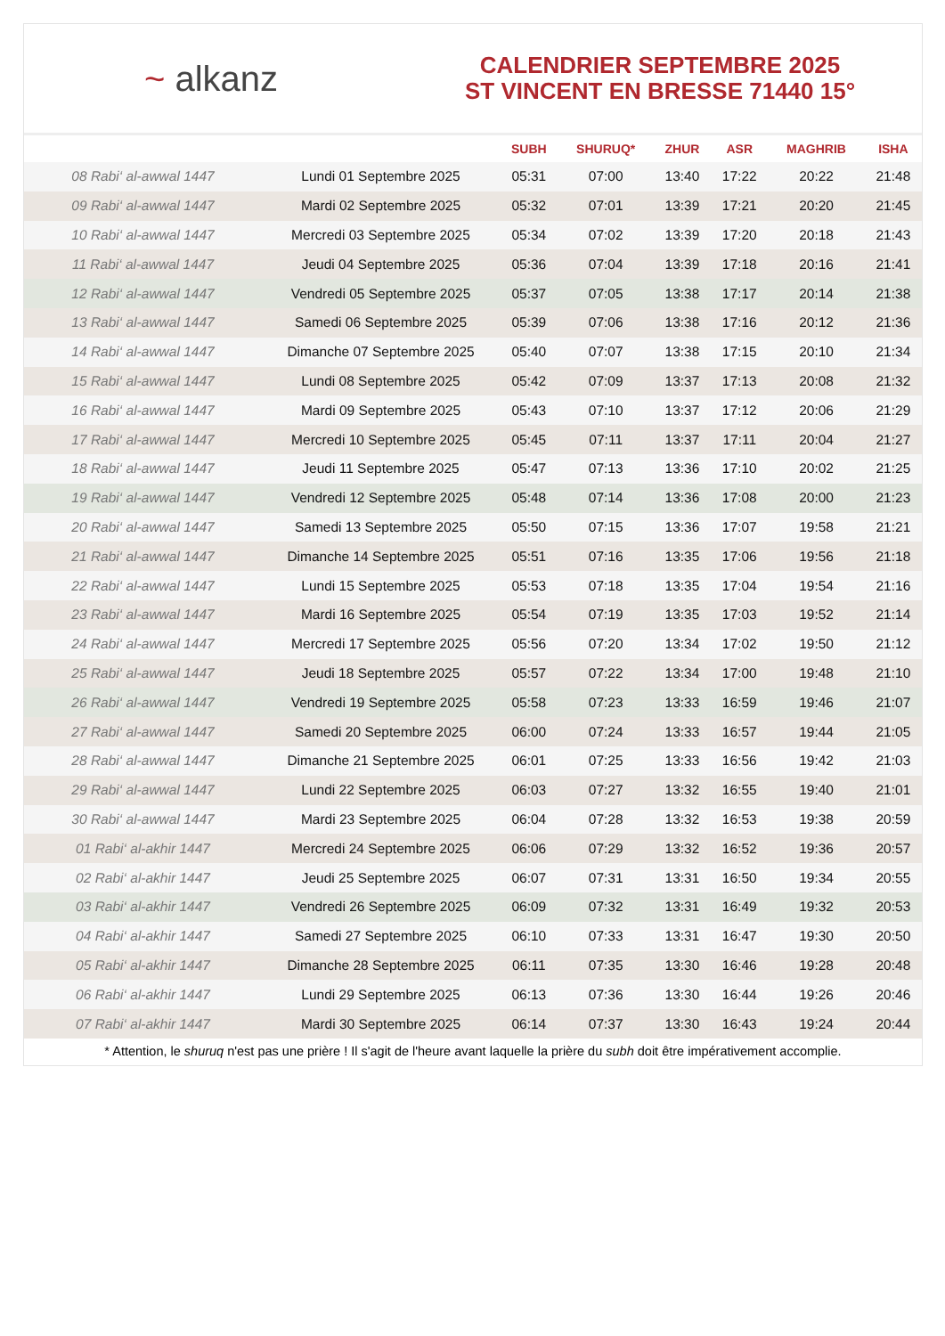~ alkanz
CALENDRIER SEPTEMBRE 2025
ST VINCENT EN BRESSE 71440 15°
| | | SUBH | SHURUQ* | ZHUR | ASR | MAGHRIB | ISHA |
| --- | --- | --- | --- | --- | --- | --- | --- |
| 08 Rabi‘ al-awwal 1447 | Lundi 01 Septembre 2025 | 05:31 | 07:00 | 13:40 | 17:22 | 20:22 | 21:48 |
| 09 Rabi‘ al-awwal 1447 | Mardi 02 Septembre 2025 | 05:32 | 07:01 | 13:39 | 17:21 | 20:20 | 21:45 |
| 10 Rabi‘ al-awwal 1447 | Mercredi 03 Septembre 2025 | 05:34 | 07:02 | 13:39 | 17:20 | 20:18 | 21:43 |
| 11 Rabi‘ al-awwal 1447 | Jeudi 04 Septembre 2025 | 05:36 | 07:04 | 13:39 | 17:18 | 20:16 | 21:41 |
| 12 Rabi‘ al-awwal 1447 | Vendredi 05 Septembre 2025 | 05:37 | 07:05 | 13:38 | 17:17 | 20:14 | 21:38 |
| 13 Rabi‘ al-awwal 1447 | Samedi 06 Septembre 2025 | 05:39 | 07:06 | 13:38 | 17:16 | 20:12 | 21:36 |
| 14 Rabi‘ al-awwal 1447 | Dimanche 07 Septembre 2025 | 05:40 | 07:07 | 13:38 | 17:15 | 20:10 | 21:34 |
| 15 Rabi‘ al-awwal 1447 | Lundi 08 Septembre 2025 | 05:42 | 07:09 | 13:37 | 17:13 | 20:08 | 21:32 |
| 16 Rabi‘ al-awwal 1447 | Mardi 09 Septembre 2025 | 05:43 | 07:10 | 13:37 | 17:12 | 20:06 | 21:29 |
| 17 Rabi‘ al-awwal 1447 | Mercredi 10 Septembre 2025 | 05:45 | 07:11 | 13:37 | 17:11 | 20:04 | 21:27 |
| 18 Rabi‘ al-awwal 1447 | Jeudi 11 Septembre 2025 | 05:47 | 07:13 | 13:36 | 17:10 | 20:02 | 21:25 |
| 19 Rabi‘ al-awwal 1447 | Vendredi 12 Septembre 2025 | 05:48 | 07:14 | 13:36 | 17:08 | 20:00 | 21:23 |
| 20 Rabi‘ al-awwal 1447 | Samedi 13 Septembre 2025 | 05:50 | 07:15 | 13:36 | 17:07 | 19:58 | 21:21 |
| 21 Rabi‘ al-awwal 1447 | Dimanche 14 Septembre 2025 | 05:51 | 07:16 | 13:35 | 17:06 | 19:56 | 21:18 |
| 22 Rabi‘ al-awwal 1447 | Lundi 15 Septembre 2025 | 05:53 | 07:18 | 13:35 | 17:04 | 19:54 | 21:16 |
| 23 Rabi‘ al-awwal 1447 | Mardi 16 Septembre 2025 | 05:54 | 07:19 | 13:35 | 17:03 | 19:52 | 21:14 |
| 24 Rabi‘ al-awwal 1447 | Mercredi 17 Septembre 2025 | 05:56 | 07:20 | 13:34 | 17:02 | 19:50 | 21:12 |
| 25 Rabi‘ al-awwal 1447 | Jeudi 18 Septembre 2025 | 05:57 | 07:22 | 13:34 | 17:00 | 19:48 | 21:10 |
| 26 Rabi‘ al-awwal 1447 | Vendredi 19 Septembre 2025 | 05:58 | 07:23 | 13:33 | 16:59 | 19:46 | 21:07 |
| 27 Rabi‘ al-awwal 1447 | Samedi 20 Septembre 2025 | 06:00 | 07:24 | 13:33 | 16:57 | 19:44 | 21:05 |
| 28 Rabi‘ al-awwal 1447 | Dimanche 21 Septembre 2025 | 06:01 | 07:25 | 13:33 | 16:56 | 19:42 | 21:03 |
| 29 Rabi‘ al-awwal 1447 | Lundi 22 Septembre 2025 | 06:03 | 07:27 | 13:32 | 16:55 | 19:40 | 21:01 |
| 30 Rabi‘ al-awwal 1447 | Mardi 23 Septembre 2025 | 06:04 | 07:28 | 13:32 | 16:53 | 19:38 | 20:59 |
| 01 Rabi‘ al-akhir 1447 | Mercredi 24 Septembre 2025 | 06:06 | 07:29 | 13:32 | 16:52 | 19:36 | 20:57 |
| 02 Rabi‘ al-akhir 1447 | Jeudi 25 Septembre 2025 | 06:07 | 07:31 | 13:31 | 16:50 | 19:34 | 20:55 |
| 03 Rabi‘ al-akhir 1447 | Vendredi 26 Septembre 2025 | 06:09 | 07:32 | 13:31 | 16:49 | 19:32 | 20:53 |
| 04 Rabi‘ al-akhir 1447 | Samedi 27 Septembre 2025 | 06:10 | 07:33 | 13:31 | 16:47 | 19:30 | 20:50 |
| 05 Rabi‘ al-akhir 1447 | Dimanche 28 Septembre 2025 | 06:11 | 07:35 | 13:30 | 16:46 | 19:28 | 20:48 |
| 06 Rabi‘ al-akhir 1447 | Lundi 29 Septembre 2025 | 06:13 | 07:36 | 13:30 | 16:44 | 19:26 | 20:46 |
| 07 Rabi‘ al-akhir 1447 | Mardi 30 Septembre 2025 | 06:14 | 07:37 | 13:30 | 16:43 | 19:24 | 20:44 |
* Attention, le shuruq n'est pas une prière ! Il s'agit de l'heure avant laquelle la prière du subh doit être impérativement accomplie.